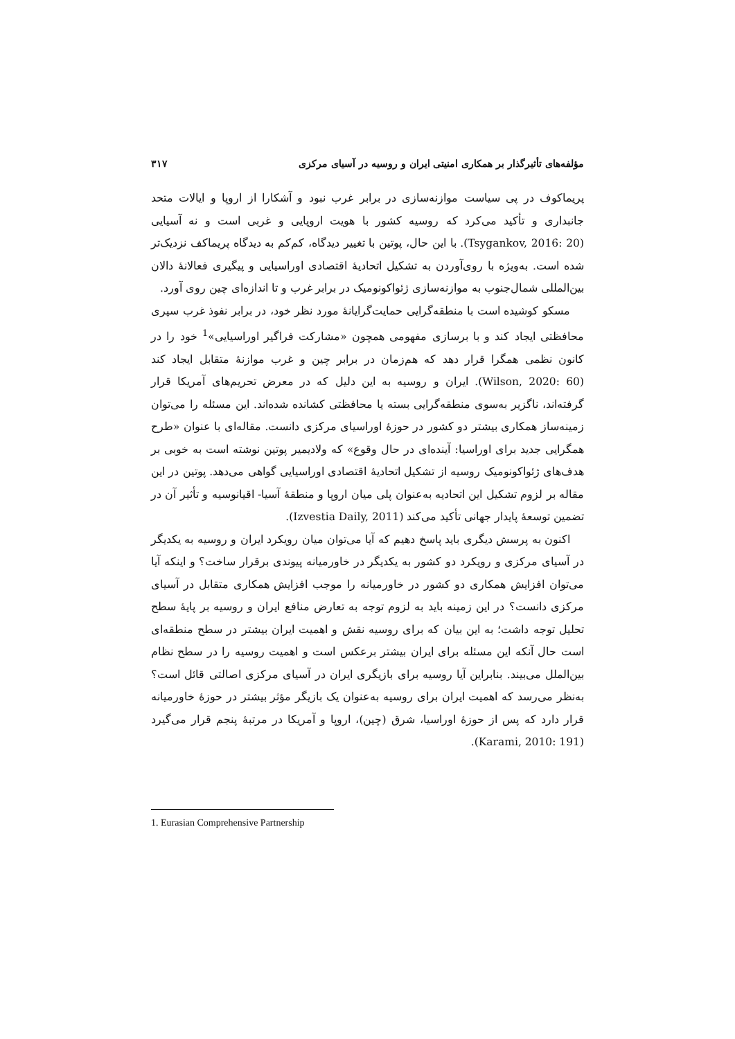مؤلفه‌های تأثیرگذار بر همکاری امنیتی ایران و روسیه در آسیای مرکزی ۳۱۷
پریماکوف در پی سیاست موازنه‌سازی در برابر غرب نبود و آشکارا از اروپا و ایالات متحد جانبداری و تأکید می‌کرد که روسیه کشور با هویت اروپایی و غربی است و نه آسیایی (Tsygankov, 2016: 20). با این حال، پوتین با تغییر دیدگاه، کم‌کم به دیدگاه پریماکف نزدیک‌تر شده است. به‌ویژه با روی‌آوردن به تشکیل اتحادیهٔ اقتصادی اوراسیایی و پیگیری فعالانهٔ دالان بین‌المللی شمال‌جنوب به موازنه‌سازی ژئواکونومیک در برابر غرب و تا اندازه‌ای چین روی آورد.
مسکو کوشیده است با منطقه‌گرایی حمایت‌گرایانهٔ مورد نظر خود، در برابر نفوذ غرب سپری محافظتی ایجاد کند و با برسازی مفهومی همچون «مشارکت فراگیر اوراسیایی»<sup>1</sup> خود را در کانون نظمی همگرا قرار دهد که هم‌زمان در برابر چین و غرب موازنهٔ متقابل ایجاد کند (Wilson, 2020: 60). ایران و روسیه به این دلیل که در معرض تحریم‌های آمریکا قرار گرفته‌اند، ناگزیر به‌سوی منطقه‌گرایی بسته یا محافظتی کشانده شده‌اند. این مسئله را می‌توان زمینه‌ساز همکاری بیشتر دو کشور در حوزهٔ اوراسیای مرکزی دانست. مقاله‌ای با عنوان «طرح همگرایی جدید برای اوراسیا: آینده‌ای در حال وقوع» که ولادیمیر پوتین نوشته است به خوبی بر هدف‌های ژئواکونومیک روسیه از تشکیل اتحادیهٔ اقتصادی اوراسیایی گواهی می‌دهد. پوتین در این مقاله بر لزوم تشکیل این اتحادیه به‌عنوان پلی میان اروپا و منطقهٔ آسیا- اقیانوسیه و تأثیر آن در تضمین توسعهٔ پایدار جهانی تأکید می‌کند (Izvestia Daily, 2011).
اکنون به پرسش دیگری باید پاسخ دهیم که آیا می‌توان میان رویکرد ایران و روسیه به یکدیگر در آسیای مرکزی و رویکرد دو کشور به یکدیگر در خاورمیانه پیوندی برقرار ساخت؟ و اینکه آیا می‌توان افزایش همکاری دو کشور در خاورمیانه را موجب افزایش همکاری متقابل در آسیای مرکزی دانست؟ در این زمینه باید به لزوم توجه به تعارض منافع ایران و روسیه بر پایهٔ سطح تحلیل توجه داشت؛ به این بیان که برای روسیه نقش و اهمیت ایران بیشتر در سطح منطقه‌ای است حال آنکه این مسئله برای ایران بیشتر برعکس است و اهمیت روسیه را در سطح نظام بین‌الملل می‌بیند. بنابراین آیا روسیه برای بازیگری ایران در آسیای مرکزی اصالتی قائل است؟ به‌نظر می‌رسد که اهمیت ایران برای روسیه به‌عنوان یک بازیگر مؤثر بیشتر در حوزهٔ خاورمیانه قرار دارد که پس از حوزهٔ اوراسیا، شرق (چین)، اروپا و آمریکا در مرتبهٔ پنجم قرار می‌گیرد (Karami, 2010: 191).
1. Eurasian Comprehensive Partnership